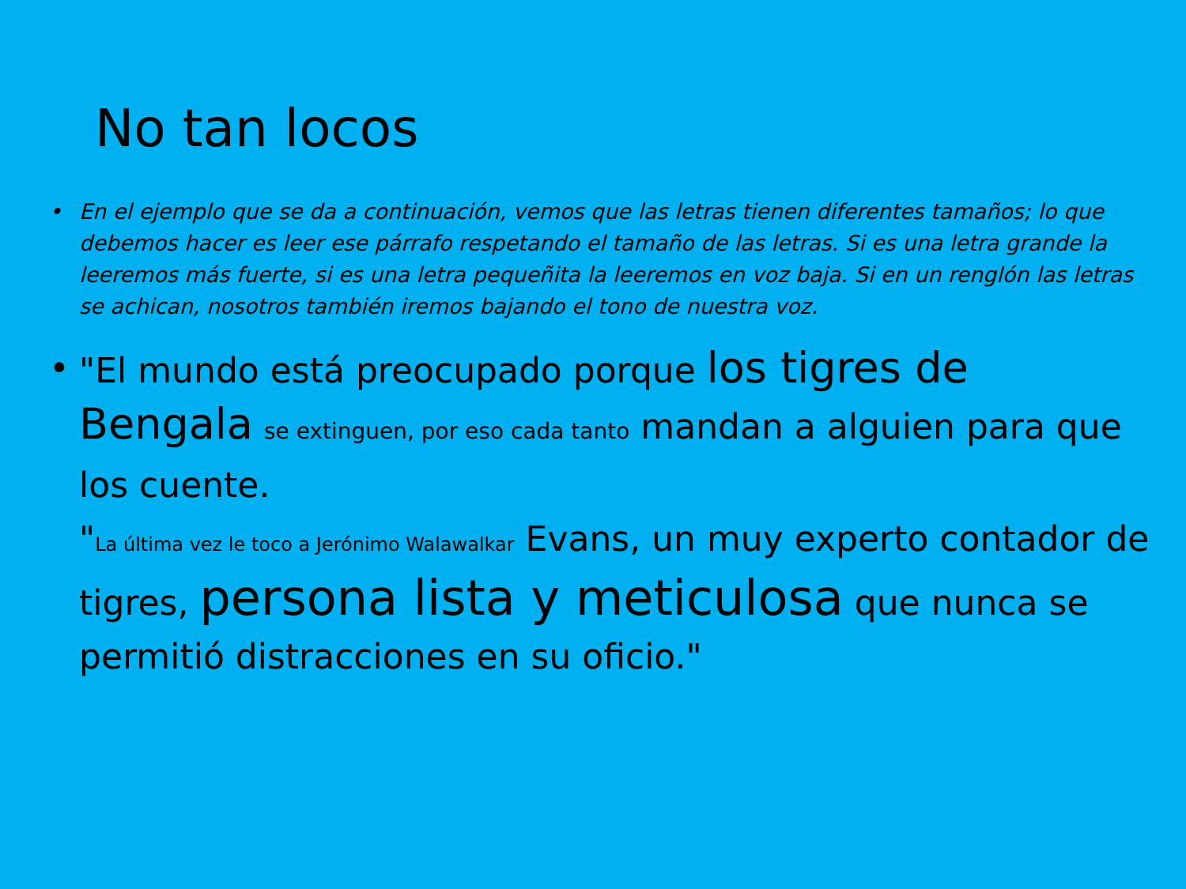No tan locos
• En el ejemplo que se da a continuación, vemos que las letras tienen diferentes tamaños; lo que debemos hacer es leer ese párrafo respetando el tamaño de las letras. Si es una letra grande la leeremos más fuerte, si es una letra pequeñita la leeremos en voz baja. Si en un renglón las letras se achican, nosotros también iremos bajando el tono de nuestra voz.
• "El mundo está preocupado porque los tigres de Bengala se extinguen, por eso cada tanto mandan a alguien para que los cuente.
"La última vez le toco a Jerónimo Walawalkar Evans, un muy experto contador de tigres, persona lista y meticulosa que nunca se permitió distracciones en su oficio."